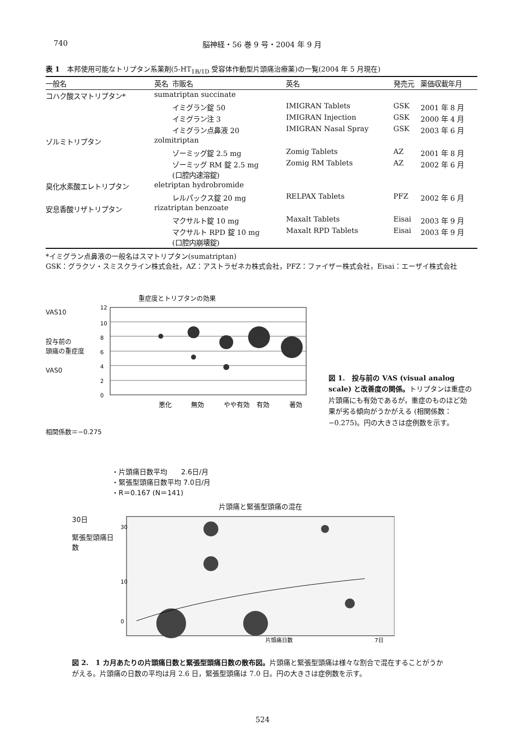740 脳神経・56 巻 9 号・2004 年 9 月
表 1　本邦使用可能なトリプタン系薬剤(5-HT<sub>1B/1D</sub> 受容体作動型片頭痛治療薬)の一覧(2004 年 5 月現在)
| 一般名 | 英名 | 市販名 | 英名 | 発売元 | 薬価収載年月 |
| --- | --- | --- | --- | --- | --- |
| コハク酸スマトリプタン* | sumatriptan succinate | | | | |
| | | イミグラン錠 50 | IMIGRAN Tablets | GSK | 2001 年 8 月 |
| | | イミグラン注 3 | IMIGRAN Injection | GSK | 2000 年 4 月 |
| | | イミグラン点鼻液 20 | IMIGRAN Nasal Spray | GSK | 2003 年 6 月 |
| ゾルミトリプタン | zolmitriptan | | | | |
| | | ゾーミッグ錠 2.5 mg | Zomig Tablets | AZ | 2001 年 8 月 |
| | | ゾーミッグ RM 錠 2.5 mg (口腔内速溶錠) | Zomig RM Tablets | AZ | 2002 年 6 月 |
| 臭化水素酸エレトリプタン | eletriptan hydrobromide | | | | |
| | | レルパックス錠 20 mg | RELPAX Tablets | PFZ | 2002 年 6 月 |
| 安息香酸リザトリプタン | rizatriptan benzoate | | | | |
| | | マクサルト錠 10 mg | Maxalt Tablets | Eisai | 2003 年 9 月 |
| | | マクサルト RPD 錠 10 mg (口腔内崩壊錠) | Maxalt RPD Tablets | Eisai | 2003 年 9 月 |
*イミグラン点鼻液の一般名はスマトリプタン(sumatriptan)
GSK：グラクソ・スミスクライン株式会社，AZ：アストラゼネカ株式会社，PFZ：ファイザー株式会社，Eisai：エーザイ株式会社
重症度とトリプタンの効果
VAS10
投与前の
頭痛の重症度
VAS0
12
10
8
6
4
2
0
悪化
無効
やや有効
有効
著効
相関係数＝−0.275
図 1.　投与前の VAS (visual analog scale) と改善度の関係。トリプタンは重症の片頭痛にも有効であるが，重症のものほど効果が劣る傾向がうかがえる (相関係数：−0.275)。円の大きさは症例数を示す。
・片頭痛日数平均　　2.6日/月
・緊張型頭痛日数平均 7.0日/月
・R＝0.167 (N＝141)
片頭痛と緊張型頭痛の混在
30日
緊張型頭痛日数
30
10
0
片頭痛日数
7日
図 2.　1 カ月あたりの片頭痛日数と緊張型頭痛日数の散布図。片頭痛と緊張型頭痛は様々な割合で混在することがうかがえる。片頭痛の日数の平均は月 2.6 日，緊張型頭痛は 7.0 日。円の大きさは症例数を示す。
524